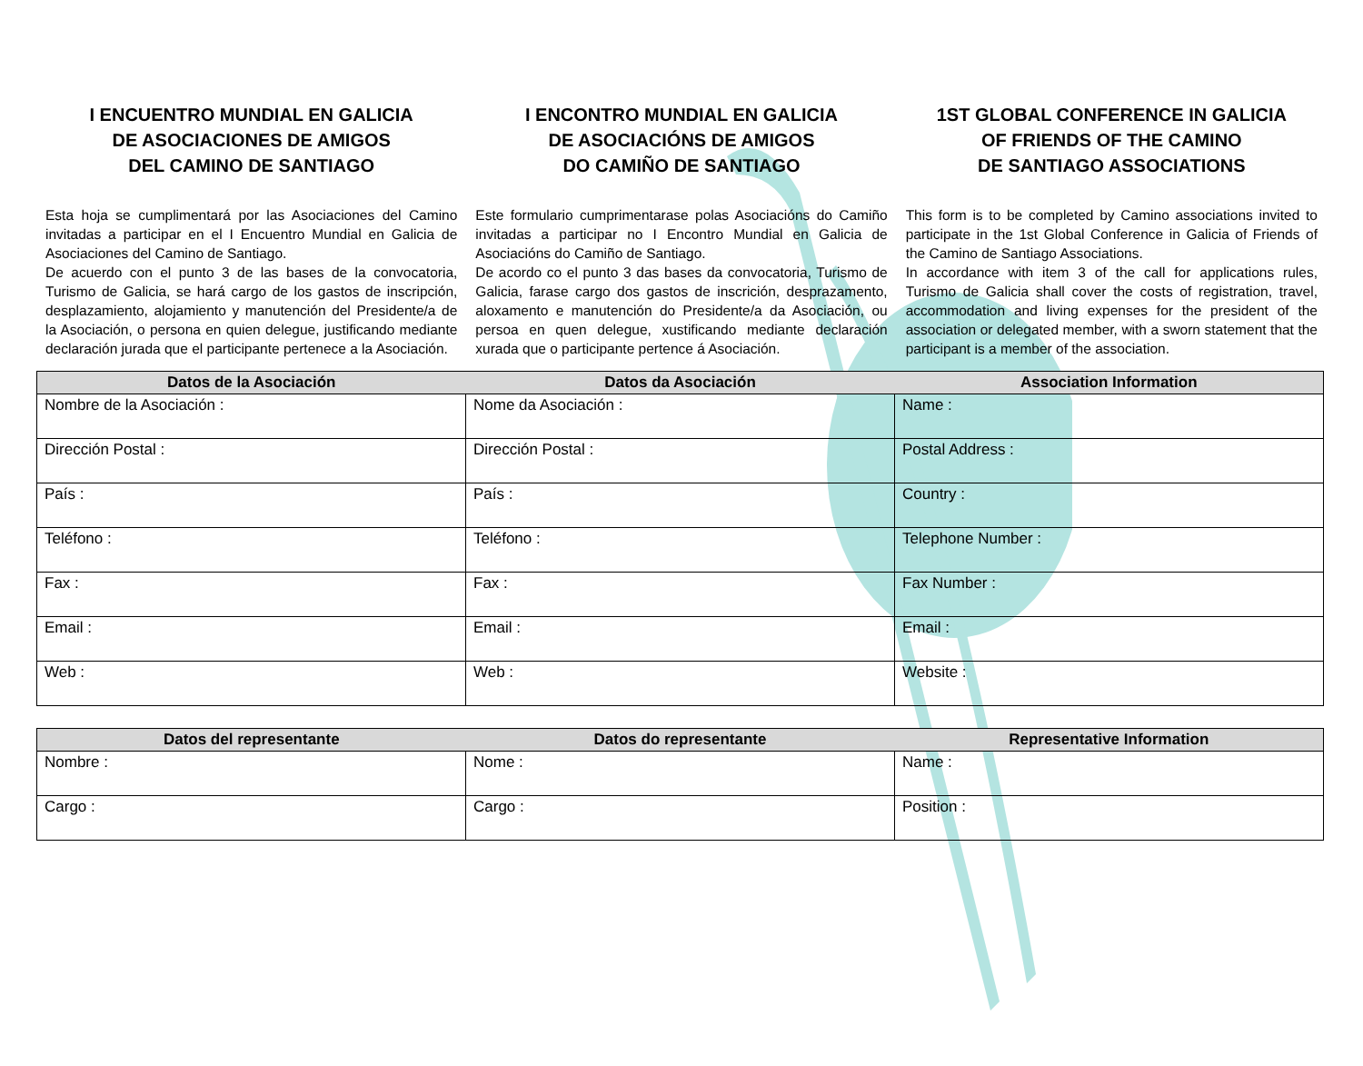I ENCUENTRO MUNDIAL EN GALICIA
DE ASOCIACIONES DE AMIGOS
DEL CAMINO DE SANTIAGO
I ENCONTRO MUNDIAL EN GALICIA
DE ASOCIACIÓNS DE AMIGOS
DO CAMIÑO DE SANTIAGO
1ST GLOBAL CONFERENCE IN GALICIA
OF FRIENDS OF THE CAMINO
DE SANTIAGO ASSOCIATIONS
Esta hoja se cumplimentará por las Asociaciones del Camino invitadas a participar en el I Encuentro Mundial en Galicia de Asociaciones del Camino de Santiago.
De acuerdo con el punto 3 de las bases de la convocatoria, Turismo de Galicia, se hará cargo de los gastos de inscripción, desplazamiento, alojamiento y manutención del Presidente/a de la Asociación, o persona en quien delegue, justificando mediante declaración jurada que el participante pertenece a la Asociación.
Este formulario cumprimentarase polas Asociacións do Camiño invitadas a participar no I Encontro Mundial en Galicia de Asociacións do Camiño de Santiago.
De acordo co el punto 3 das bases da convocatoria, Turismo de Galicia, farase cargo dos gastos de inscrición, desprazamento, aloxamento e manutención do Presidente/a da Asociación, ou persoa en quen delegue, xustificando mediante declaración xurada que o participante pertence á Asociación.
This form is to be completed by Camino associations invited to participate in the 1st Global Conference in Galicia of Friends of the Camino de Santiago Associations.
In accordance with item 3 of the call for applications rules, Turismo de Galicia shall cover the costs of registration, travel, accommodation and living expenses for the president of the association or delegated member, with a sworn statement that the participant is a member of the association.
| Datos de la Asociación | Datos da Asociación | Association Information |
| --- | --- | --- |
| Nombre de la Asociación : | Nome da Asociación : | Name : |
| Dirección Postal : | Dirección Postal : | Postal Address : |
| País : | País : | Country : |
| Teléfono : | Teléfono : | Telephone Number : |
| Fax : | Fax : | Fax Number : |
| Email : | Email : | Email : |
| Web : | Web : | Website : |
| Datos del representante | Datos do representante | Representative Information |
| --- | --- | --- |
| Nombre : | Nome : | Name : |
| Cargo : | Cargo : | Position : |